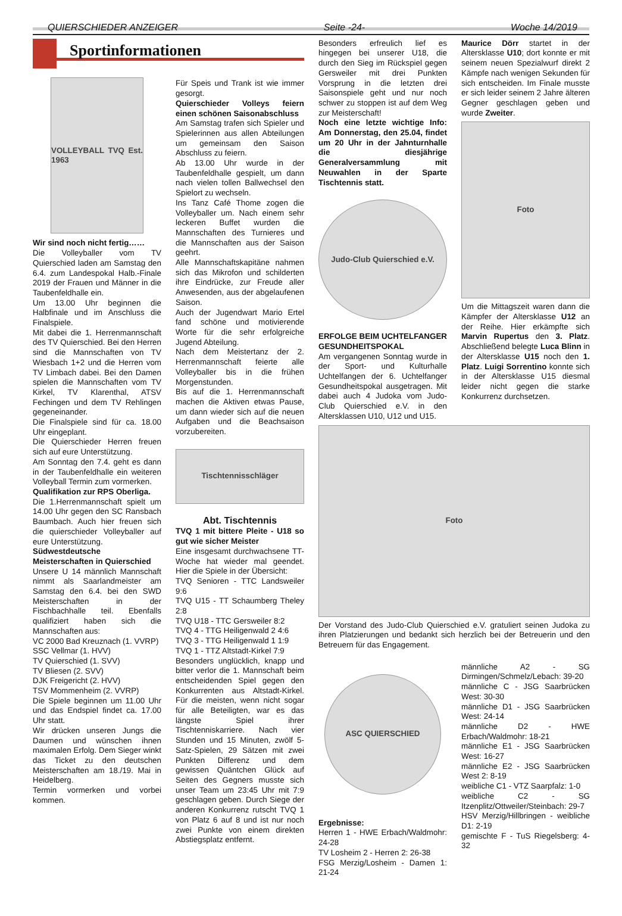QUIERSCHIEDER ANZEIGER Seite -24- Woche 14/2019
Sportinformationen
VOLLEYBALL TVQ Est. 1963
Wir sind noch nicht fertig……
Die Volleyballer vom TV Quierschied laden am Samstag den 6.4. zum Landespokal Halb.-Finale 2019 der Frauen und Männer in die Taubenfeldhalle ein.
Um 13.00 Uhr beginnen die Halbfinale und im Anschluss die Finalspiele.
Mit dabei die 1. Herrenmannschaft des TV Quierschied. Bei den Herren sind die Mannschaften von TV Wiesbach 1+2 und die Herren vom TV Limbach dabei. Bei den Damen spielen die Mannschaften vom TV Kirkel, TV Klarenthal, ATSV Fechingen und dem TV Rehlingen gegeneinander.
Die Finalspiele sind für ca. 18.00 Uhr eingeplant.
Die Quierschieder Herren freuen sich auf eure Unterstützung.
Am Sonntag den 7.4. geht es dann in der Taubenfeldhalle ein weiteren Volleyball Termin zum vormerken.
Qualifikation zur RPS Oberliga.
Die 1.Herrenmannschaft spielt um 14.00 Uhr gegen den SC Ransbach Baumbach. Auch hier freuen sich die quierschieder Volleyballer auf eure Unterstützung.
Südwestdeutsche Meisterschaften in Quierschied
Unsere U 14 männlich Mannschaft nimmt als Saarlandmeister am Samstag den 6.4. bei den SWD Meisterschaften in der Fischbachhalle teil. Ebenfalls qualifiziert haben sich die Mannschaften aus:
VC 2000 Bad Kreuznach (1. VVRP)
SSC Vellmar (1. HVV)
TV Quierschied (1. SVV)
TV Bliesen (2. SVV)
DJK Freigericht (2. HVV)
TSV Mommenheim (2. VVRP)
Die Spiele beginnen um 11.00 Uhr und das Endspiel findet ca. 17.00 Uhr statt.
Wir drücken unseren Jungs die Daumen und wünschen ihnen maximalen Erfolg. Dem Sieger winkt das Ticket zu den deutschen Meisterschaften am 18./19. Mai in Heidelberg.
Termin vormerken und vorbei kommen.
Für Speis und Trank ist wie immer gesorgt.
Quierschieder Volleys feiern einen schönen Saisonabschluss
Am Samstag trafen sich Spieler und Spielerinnen aus allen Abteilungen um gemeinsam den Saison Abschluss zu feiern.
Ab 13.00 Uhr wurde in der Taubenfeldhalle gespielt, um dann nach vielen tollen Ballwechsel den Spielort zu wechseln.
Ins Tanz Café Thome zogen die Volleyballer um. Nach einem sehr leckeren Buffet wurden die Mannschaften des Turnieres und die Mannschaften aus der Saison geehrt.
Alle Mannschaftskapitäne nahmen sich das Mikrofon und schilderten ihre Eindrücke, zur Freude aller Anwesenden, aus der abgelaufenen Saison.
Auch der Jugendwart Mario Ertel fand schöne und motivierende Worte für die sehr erfolgreiche Jugend Abteilung.
Nach dem Meistertanz der 2. Herrenmannschaft feierte alle Volleyballer bis in die frühen Morgenstunden.
Bis auf die 1. Herrenmannschaft machen die Aktiven etwas Pause, um dann wieder sich auf die neuen Aufgaben und die Beachsaison vorzubereiten.
Tischtennisschläger
Abt. Tischtennis
TVQ 1 mit bittere Pleite - U18 so gut wie sicher Meister
Eine insgesamt durchwachsene TT-Woche hat wieder mal geendet. Hier die Spiele in der Übersicht:
TVQ Senioren - TTC Landsweiler 9:6
TVQ U15 - TT Schaumberg Theley 2:8
TVQ U18 - TTC Gersweiler 8:2
TVQ 4 - TTG Heiligenwald 2 4:6
TVQ 3 - TTG Heiligenwald 1 1:9
TVQ 1 - TTZ Altstadt-Kirkel 7:9
Besonders unglücklich, knapp und bitter verlor die 1. Mannschaft beim entscheidenden Spiel gegen den Konkurrenten aus Altstadt-Kirkel. Für die meisten, wenn nicht sogar für alle Beteiligten, war es das längste Spiel ihrer Tischtenniskarriere. Nach vier Stunden und 15 Minuten, zwölf 5-Satz-Spielen, 29 Sätzen mit zwei Punkten Differenz und dem gewissen Quäntchen Glück auf Seiten des Gegners musste sich unser Team um 23:45 Uhr mit 7:9 geschlagen geben. Durch Siege der anderen Konkurrenz rutscht TVQ 1 von Platz 6 auf 8 und ist nur noch zwei Punkte von einem direkten Abstiegsplatz entfernt.
Besonders erfreulich lief es hingegen bei unserer U18, die durch den Sieg im Rückspiel gegen Gersweiler mit drei Punkten Vorsprung in die letzten drei Saisonspiele geht und nur noch schwer zu stoppen ist auf dem Weg zur Meisterschaft!
Noch eine letzte wichtige Info: Am Donnerstag, den 25.04, findet um 20 Uhr in der Jahnturnhalle die diesjährige Generalversammlung mit Neuwahlen in der Sparte Tischtennis statt.
Judo-Club Quierschied e.V.
ERFOLGE BEIM UCHTELFANGER GESUNDHEITSPOKAL
Am vergangenen Sonntag wurde in der Sport- und Kulturhalle Uchtelfangen der 6. Uchtelfanger Gesundheitspokal ausgetragen. Mit dabei auch 4 Judoka vom Judo-Club Quierschied e.V. in den Altersklassen U10, U12 und U15.
Maurice Dörr startet in der Altersklasse U10; dort konnte er mit seinem neuen Spezialwurf direkt 2 Kämpfe nach wenigen Sekunden für sich entscheiden. Im Finale musste er sich leider seinem 2 Jahre älteren Gegner geschlagen geben und wurde Zweiter.
Foto
Um die Mittagszeit waren dann die Kämpfer der Altersklasse U12 an der Reihe. Hier erkämpfte sich Marvin Rupertus den 3. Platz. Abschließend belegte Luca Blinn in der Altersklasse U15 noch den 1. Platz. Luigi Sorrentino konnte sich in der Altersklasse U15 diesmal leider nicht gegen die starke Konkurrenz durchsetzen.
Foto
Der Vorstand des Judo-Club Quierschied e.V. gratuliert seinen Judoka zu ihren Platzierungen und bedankt sich herzlich bei der Betreuerin und den Betreuern für das Engagement.
ASC QUIERSCHIED
Ergebnisse:
Herren 1 - HWE Erbach/Waldmohr: 24-28
TV Losheim 2 - Herren 2: 26-38
FSG Merzig/Losheim - Damen 1: 21-24
männliche A2 - SG Dirmingen/Schmelz/Lebach: 39-20
männliche C - JSG Saarbrücken West: 30-30
männliche D1 - JSG Saarbrücken West: 24-14
männliche D2 - HWE Erbach/Waldmohr: 18-21
männliche E1 - JSG Saarbrücken West: 16-27
männliche E2 - JSG Saarbrücken West 2: 8-19
weibliche C1 - VTZ Saarpfalz: 1-0
weibliche C2 - SG Itzenplitz/Ottweiler/Steinbach: 29-7
HSV Merzig/Hillbringen - weibliche D1: 2-19
gemischte F - TuS Riegelsberg: 4-32